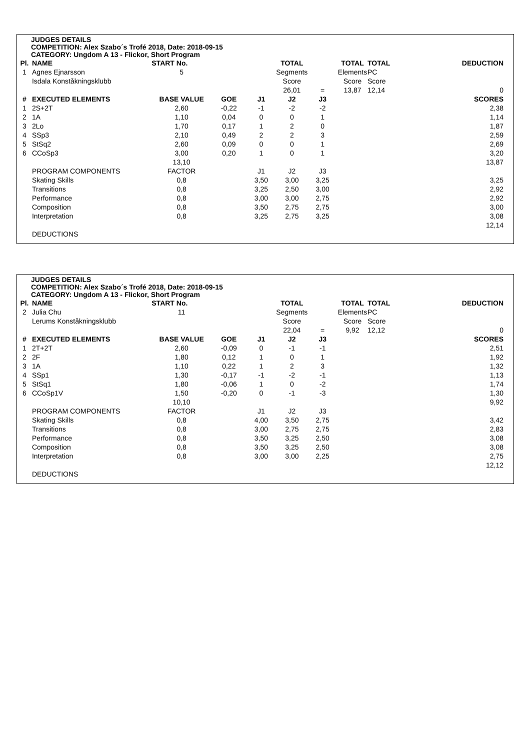JUDGES DETAILS
COMPETITION: Alex Szabo´s Trofé 2018, Date: 2018-09-15
CATEGORY: Ungdom A 13 - Flickor, Short Program
| Pl. | NAME | START No. | | | TOTAL | | TOTAL | TOTAL | | DEDUCTION |
| --- | --- | --- | --- | --- | --- | --- | --- | --- | --- | --- |
| 1 | Agnes Ejnarsson | 5 | | | Segments | | Elements | PC | | |
| | Isdala Konståkningsklubb | | | | Score | | Score | Score | | |
| | | | | | 26,01 | = | 13,87 | 12,14 | | 0 |
| # | EXECUTED ELEMENTS | BASE VALUE | GOE | J1 | J2 | J3 | | | | SCORES |
| 1 | 2S+2T | 2,60 | -0,22 | -1 | -2 | -2 | | | | 2,38 |
| 2 | 1A | 1,10 | 0,04 | 0 | 0 | 1 | | | | 1,14 |
| 3 | 2Lo | 1,70 | 0,17 | 1 | 2 | 0 | | | | 1,87 |
| 4 | SSp3 | 2,10 | 0,49 | 2 | 2 | 3 | | | | 2,59 |
| 5 | StSq2 | 2,60 | 0,09 | 0 | 0 | 1 | | | | 2,69 |
| 6 | CCoSp3 | 3,00 | 0,20 | 1 | 0 | 1 | | | | 3,20 |
| | | 13,10 | | | | | | | | 13,87 |
| | PROGRAM COMPONENTS | FACTOR | | J1 | J2 | J3 | | | | |
| | Skating Skills | 0,8 | | 3,50 | 3,00 | 3,25 | | | | 3,25 |
| | Transitions | 0,8 | | 3,25 | 2,50 | 3,00 | | | | 2,92 |
| | Performance | 0,8 | | 3,00 | 3,00 | 2,75 | | | | 2,92 |
| | Composition | 0,8 | | 3,50 | 2,75 | 2,75 | | | | 3,00 |
| | Interpretation | 0,8 | | 3,25 | 2,75 | 3,25 | | | | 3,08 |
| | | | | | | | | | | 12,14 |
| | DEDUCTIONS | | | | | | | | | |
JUDGES DETAILS
COMPETITION: Alex Szabo´s Trofé 2018, Date: 2018-09-15
CATEGORY: Ungdom A 13 - Flickor, Short Program
| Pl. | NAME | START No. | | | TOTAL | | TOTAL | TOTAL | | DEDUCTION |
| --- | --- | --- | --- | --- | --- | --- | --- | --- | --- | --- |
| 2 | Julia Chu | 11 | | | Segments | | Elements | PC | | |
| | Lerums Konståkningsklubb | | | | Score | | Score | Score | | |
| | | | | | 22,04 | = | 9,92 | 12,12 | | 0 |
| # | EXECUTED ELEMENTS | BASE VALUE | GOE | J1 | J2 | J3 | | | | SCORES |
| 1 | 2T+2T | 2,60 | -0,09 | 0 | -1 | -1 | | | | 2,51 |
| 2 | 2F | 1,80 | 0,12 | 1 | 0 | 1 | | | | 1,92 |
| 3 | 1A | 1,10 | 0,22 | 1 | 2 | 3 | | | | 1,32 |
| 4 | SSp1 | 1,30 | -0,17 | -1 | -2 | -1 | | | | 1,13 |
| 5 | StSq1 | 1,80 | -0,06 | 1 | 0 | -2 | | | | 1,74 |
| 6 | CCoSp1V | 1,50 | -0,20 | 0 | -1 | -3 | | | | 1,30 |
| | | 10,10 | | | | | | | | 9,92 |
| | PROGRAM COMPONENTS | FACTOR | | J1 | J2 | J3 | | | | |
| | Skating Skills | 0,8 | | 4,00 | 3,50 | 2,75 | | | | 3,42 |
| | Transitions | 0,8 | | 3,00 | 2,75 | 2,75 | | | | 2,83 |
| | Performance | 0,8 | | 3,50 | 3,25 | 2,50 | | | | 3,08 |
| | Composition | 0,8 | | 3,50 | 3,25 | 2,50 | | | | 3,08 |
| | Interpretation | 0,8 | | 3,00 | 3,00 | 2,25 | | | | 2,75 |
| | | | | | | | | | | 12,12 |
| | DEDUCTIONS | | | | | | | | | |